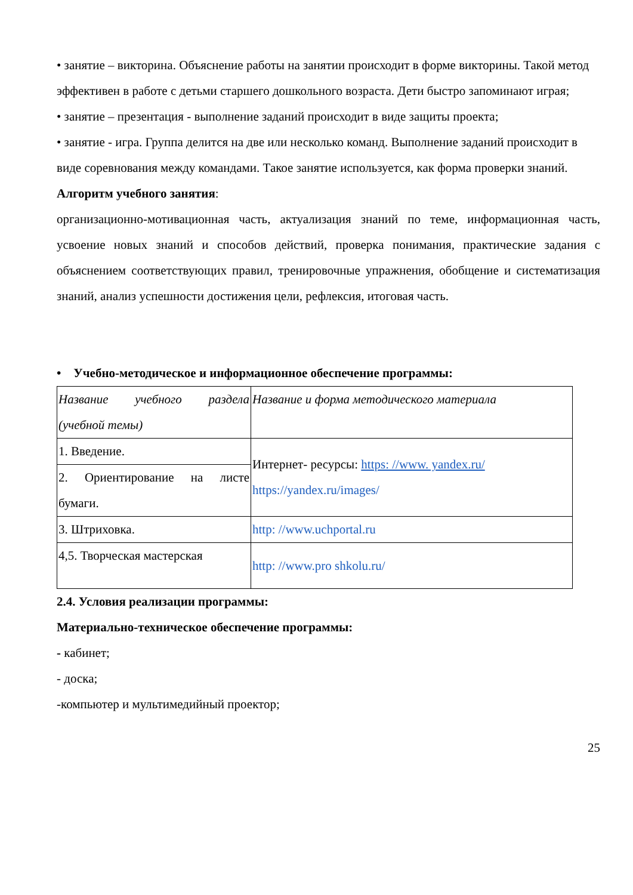• занятие – викторина. Объяснение работы на занятии происходит в форме викторины. Такой метод эффективен в работе с детьми старшего дошкольного возраста. Дети быстро запоминают играя;
• занятие – презентация - выполнение заданий происходит в виде защиты проекта;
• занятие - игра. Группа делится на две или несколько команд. Выполнение заданий происходит в виде соревнования между командами. Такое занятие используется, как форма проверки знаний.
Алгоритм учебного занятия:
организационно-мотивационная часть, актуализация знаний по теме, информационная часть, усвоение новых знаний и способов действий, проверка понимания, практические задания с объяснением соответствующих правил, тренировочные упражнения, обобщение и систематизация знаний, анализ успешности достижения цели, рефлексия, итоговая часть.
• Учебно-методическое и информационное обеспечение программы:
| Название учебного раздела (учебной темы) | Название и форма методического материала |
| 1. Введение. | Интернет- ресурсы: https: //www. yandex.ru/ https://yandex.ru/images/ |
| 2. Ориентирование на листе бумаги. | |
| 3. Штриховка. | http: //www.uchportal.ru |
| 4,5. Творческая мастерская | http: //www.pro shkolu.ru/ |
2.4. Условия реализации программы:
Материально-техническое обеспечение программы:
- кабинет;
- доска;
-компьютер и мультимедийный проектор;
25